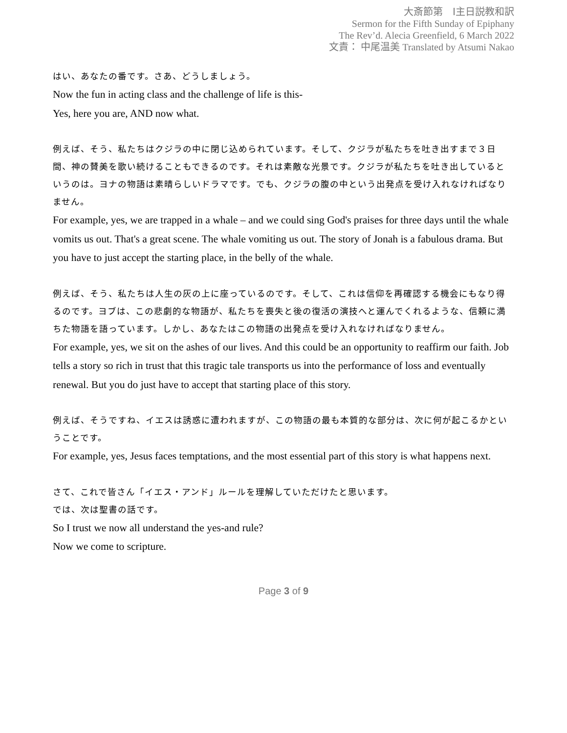大斎節第　Ⅰ主日説教和訳
Sermon for the Fifth Sunday of Epiphany
The Rev’d. Alecia Greenfield, 6 March 2022
文責： 中尾温美 Translated by Atsumi Nakao
はい、あなたの番です。さあ、どうしましょう。
Now the fun in acting class and the challenge of life is this-
Yes, here you are, AND now what.
例えば、そう、私たちはクジラの中に閉じ込められています。そして、クジラが私たちを吐き出すまで３日間、神の賛美を歌い続けることもできるのです。それは素敵な光景です。クジラが私たちを吐き出しているというのは。ヨナの物語は素晴らしいドラマです。でも、クジラの腹の中という出発点を受け入れなければなりません。
For example, yes, we are trapped in a whale – and we could sing God's praises for three days until the whale vomits us out. That's a great scene. The whale vomiting us out. The story of Jonah is a fabulous drama. But you have to just accept the starting place, in the belly of the whale.
例えば、そう、私たちは人生の灰の上に座っているのです。そして、これは信仰を再確認する機会にもなり得るのです。ヨブは、この悲劇的な物語が、私たちを喪失と後の復活の演技へと運んでくれるような、信頼に満ちた物語を語っています。しかし、あなたはこの物語の出発点を受け入れなければなりません。
For example, yes, we sit on the ashes of our lives. And this could be an opportunity to reaffirm our faith. Job tells a story so rich in trust that this tragic tale transports us into the performance of loss and eventually renewal. But you do just have to accept that starting place of this story.
例えば、そうですね、イエスは誘惑に遭われますが、この物語の最も本質的な部分は、次に何が起こるかということです。
For example, yes, Jesus faces temptations, and the most essential part of this story is what happens next.
さて、これで皆さん「イエス・アンド」ルールを理解していただけたと思います。
では、次は聖書の話です。
So I trust we now all understand the yes-and rule?
Now we come to scripture.
Page 3 of 9